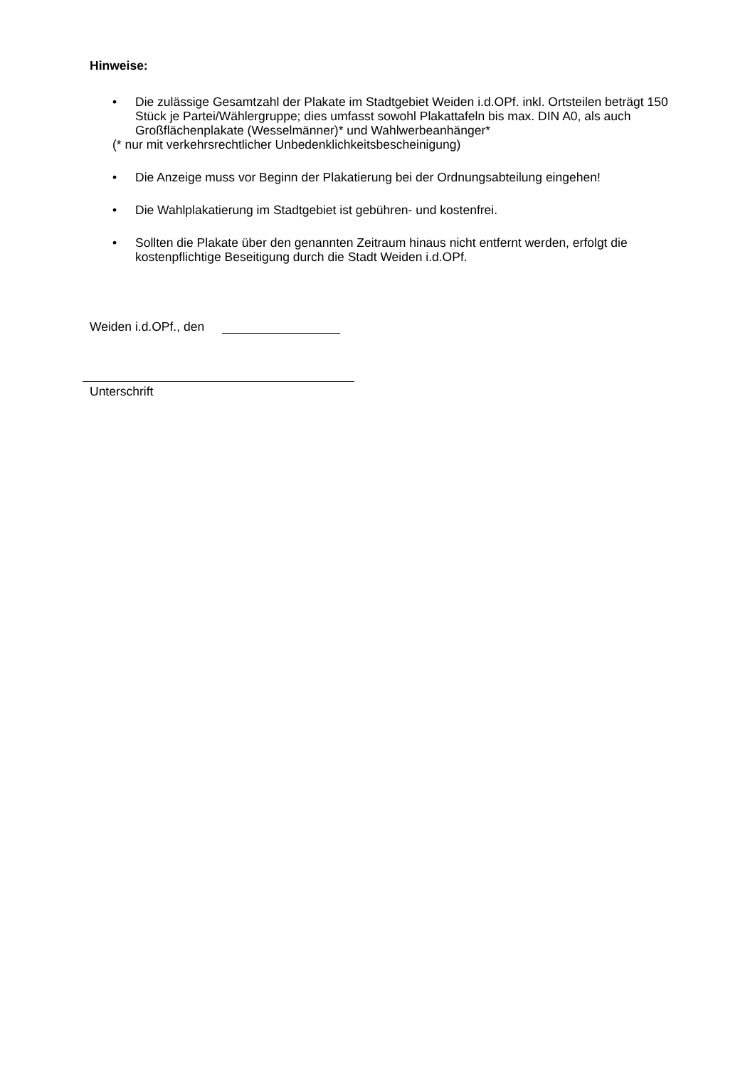Hinweise:
• Die zulässige Gesamtzahl der Plakate im Stadtgebiet Weiden i.d.OPf. inkl. Ortsteilen beträgt 150 Stück je Partei/Wählergruppe; dies umfasst sowohl Plakattafeln bis max. DIN A0, als auch Großflächenplakate (Wesselmänner)* und Wahlwerbeanhänger*
(* nur mit verkehrsrechtlicher Unbedenklichkeitsbescheinigung)
• Die Anzeige muss vor Beginn der Plakatierung bei der Ordnungsabteilung eingehen!
• Die Wahlplakatierung im Stadtgebiet ist gebühren- und kostenfrei.
• Sollten die Plakate über den genannten Zeitraum hinaus nicht entfernt werden, erfolgt die kostenpflichtige Beseitigung durch die Stadt Weiden i.d.OPf.
Weiden i.d.OPf., den
Unterschrift